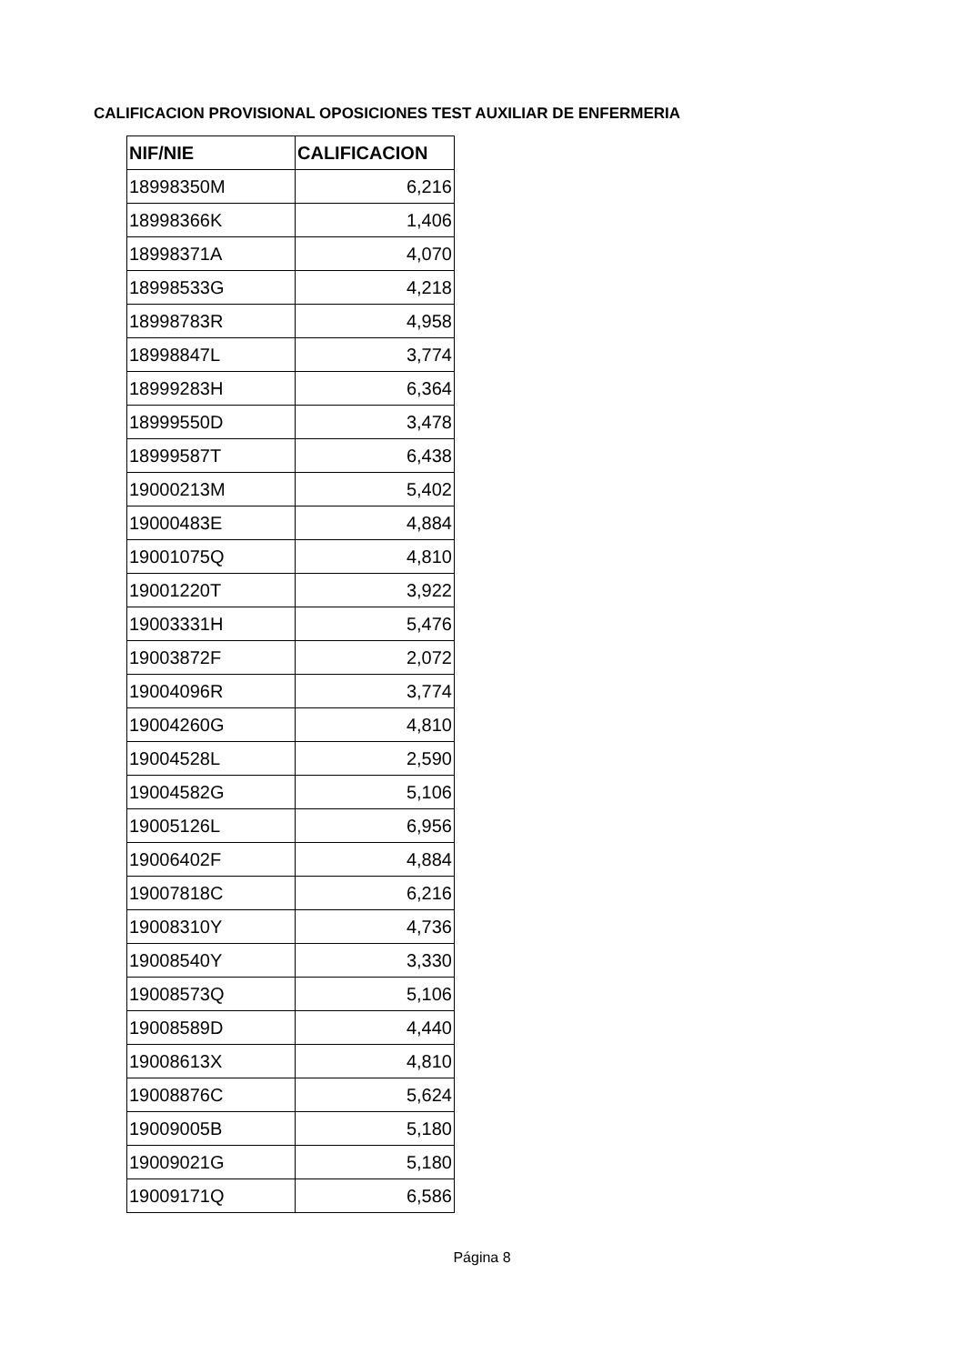CALIFICACION PROVISIONAL OPOSICIONES TEST AUXILIAR DE ENFERMERIA
| NIF/NIE | CALIFICACION |
| --- | --- |
| 18998350M | 6,216 |
| 18998366K | 1,406 |
| 18998371A | 4,070 |
| 18998533G | 4,218 |
| 18998783R | 4,958 |
| 18998847L | 3,774 |
| 18999283H | 6,364 |
| 18999550D | 3,478 |
| 18999587T | 6,438 |
| 19000213M | 5,402 |
| 19000483E | 4,884 |
| 19001075Q | 4,810 |
| 19001220T | 3,922 |
| 19003331H | 5,476 |
| 19003872F | 2,072 |
| 19004096R | 3,774 |
| 19004260G | 4,810 |
| 19004528L | 2,590 |
| 19004582G | 5,106 |
| 19005126L | 6,956 |
| 19006402F | 4,884 |
| 19007818C | 6,216 |
| 19008310Y | 4,736 |
| 19008540Y | 3,330 |
| 19008573Q | 5,106 |
| 19008589D | 4,440 |
| 19008613X | 4,810 |
| 19008876C | 5,624 |
| 19009005B | 5,180 |
| 19009021G | 5,180 |
| 19009171Q | 6,586 |
Página 8